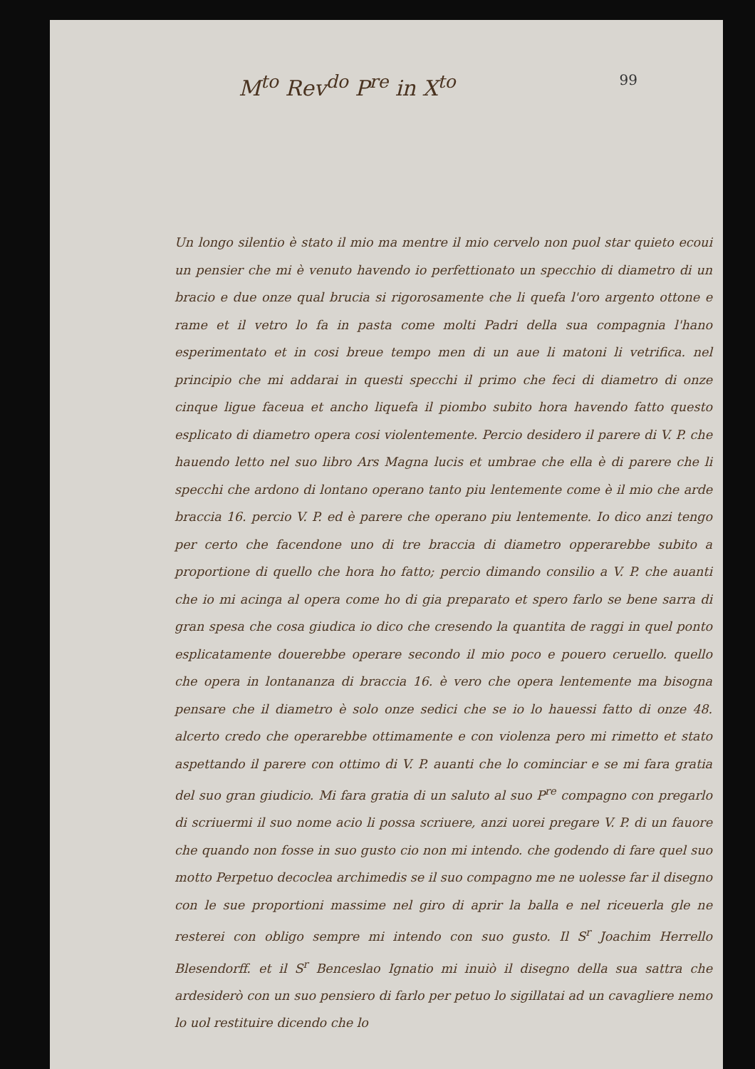M<sup>to</sup> Rev<sup>do</sup> P<sup>re</sup> in X<sup>to</sup> 99
Un longo silentio è stato il mio ma mentre il mio cervelo non puol star quieto ecoui un pensier che mi è venuto havendo io perfettionato un specchio di diametro di un bracio e due onze qual brucia si rigorosamente che li quefa l'oro argento ottone e rame et il vetro lo fa in pasta come molti Padri della sua compagnia l'hano esperimentato et in cosi breue tempo men di un aue li matoni li vetrifica. nel principio che mi addarai in questi specchi il primo che feci di diametro di onze cinque ligue faceua et ancho liquefa il piombo subito hora havendo fatto questo esplicato di diametro opera cosi violentemente. Percio desidero il parere di V. P. che hauendo letto nel suo libro Ars Magna lucis et umbrae che ella è di parere che li specchi che ardono di lontano operano tanto piu lentemente come è il mio che arde braccia 16. percio V. P. ed è parere che operano piu lentemente. Io dico anzi tengo per certo che facendone uno di tre braccia di diametro opperarebbe subito a proportione di quello che hora ho fatto; percio dimando consilio a V. P. che auanti che io mi acinga al opera come ho di gia preparato et spero farlo se bene sarra di gran spesa che cosa giudica io dico che cresendo la quantita de raggi in quel ponto esplicatamente douerebbe operare secondo il mio poco e pouero ceruello. quello che opera in lontananza di braccia 16. è vero che opera lentemente ma bisogna pensare che il diametro è solo onze sedici che se io lo hauessi fatto di onze 48. alcerto credo che operarebbe ottimamente e con violenza pero mi rimetto et stato aspettando il parere con ottimo di V. P. auanti che lo cominciar e se mi fara gratia del suo gran giudicio. Mi fara gratia di un saluto al suo P<sup>re</sup> compagno con pregarlo di scriuermi il suo nome acio li possa scriuere, anzi uorei pregare V. P. di un fauore che quando non fosse in suo gusto cio non mi intendo. che godendo di fare quel suo motto Perpetuo decoclea archimedis se il suo compagno me ne uolesse far il disegno con le sue proportioni massime nel giro di aprir la balla e nel riceuerla gle ne resterei con obligo sempre mi intendo con suo gusto. Il S<sup>r</sup> Joachim Herrello Blesendorff. et il S<sup>r</sup> Benceslao Ignatio mi inuiò il disegno della sua sattra che ardesiderò con un suo pensiero di farlo per petuo lo sigillatai ad un cavagliere nemo lo uol restituire dicendo che lo